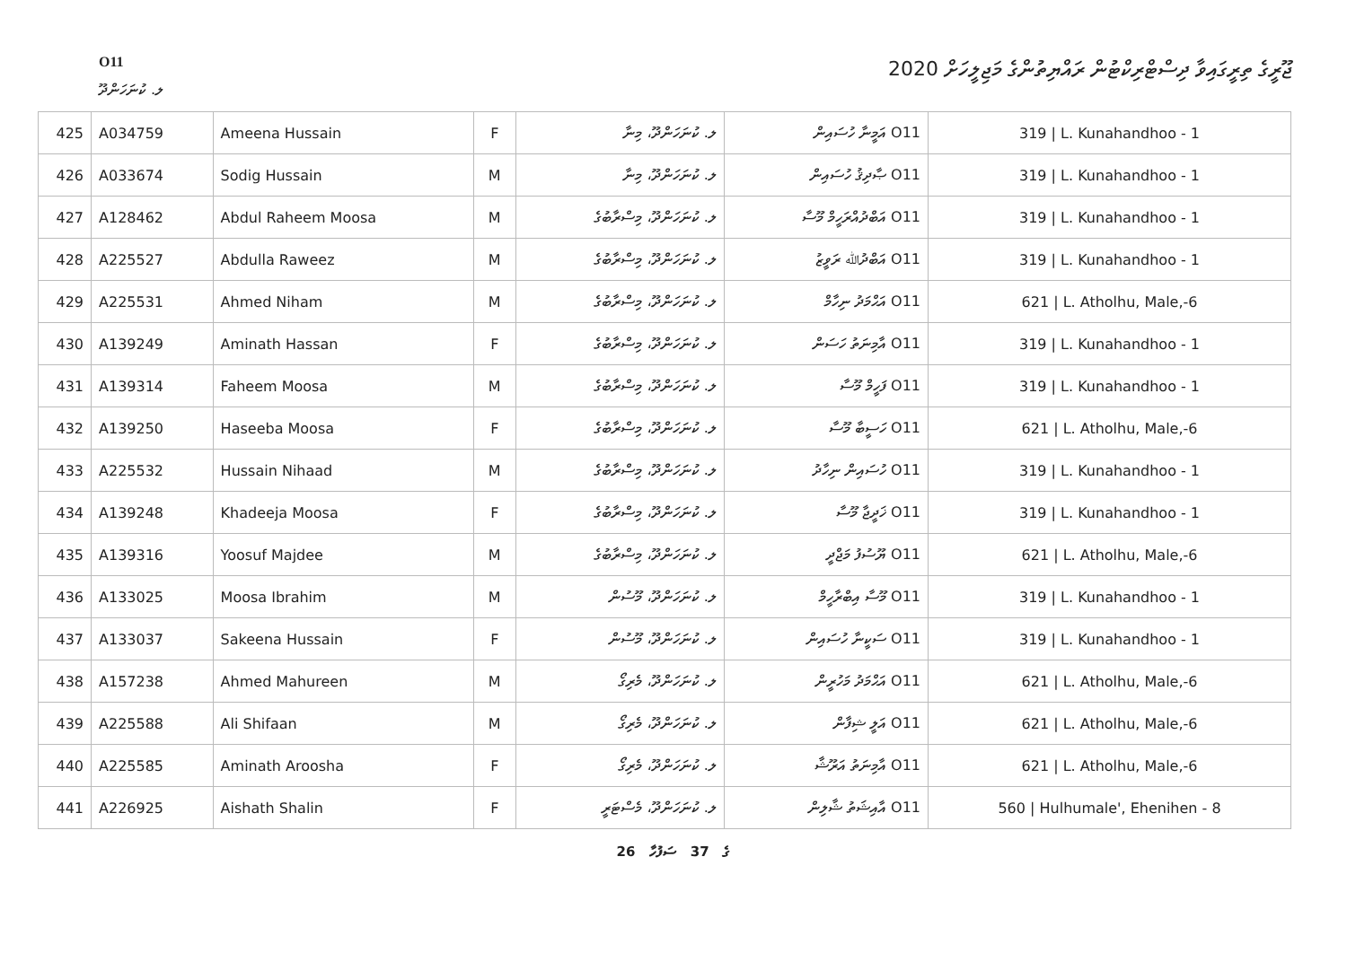O11
ޖޫރީގެ ތިރީގައިވާ ދިސްޓްރިކްޓުން ރައްޔިތުންގެ މަޖިލީހަށް 2020
ލ. ކުނަހަންދޫ
| 425 | A034759 | Ameena Hussain | F | ލ. ކުނަހަންދޫ، މިނާ | O11 އަމީނާ ހުސައިން | 319 / L. Kunahandhoo - 1 |
| 426 | A033674 | Sodig Hussain | M | ލ. ކުނަހަންދޫ، މިނާ | O11 ޞާދިޤު ހުސައިން | 319 / L. Kunahandhoo - 1 |
| 427 | A128462 | Abdul Raheem Moosa | M | ލ. ކުނަހަންދޫ، މިސްރާބުގެ | O11 އަބްދުއްރަހީމް މޫސާ | 319 / L. Kunahandhoo - 1 |
| 428 | A225527 | Abdulla Raweez | M | ލ. ކުނަހަންދޫ، މިސްރާބުގެ | O11 އަބްދުﷲ ރަވީޒު | 319 / L. Kunahandhoo - 1 |
| 429 | A225531 | Ahmed Niham | M | ލ. ކުނަހަންދޫ، މިސްރާބުގެ | O11 އަޙްމަދު ނިހާމް | 621 / L. Atholhu, Male,-6 |
| 430 | A139249 | Aminath Hassan | F | ލ. ކުނަހަންދޫ، މިސްރާބުގެ | O11 އާމިނަތު ހަސަން | 319 / L. Kunahandhoo - 1 |
| 431 | A139314 | Faheem Moosa | M | ލ. ކުނަހަންދޫ، މިސްރާބުގެ | O11 ފަހީމް މޫސާ | 319 / L. Kunahandhoo - 1 |
| 432 | A139250 | Haseeba Moosa | F | ލ. ކުނަހަންދޫ، މިސްރާބުގެ | O11 ހަސީބާ މޫސާ | 621 / L. Atholhu, Male,-6 |
| 433 | A225532 | Hussain Nihaad | M | ލ. ކުނަހަންދޫ، މިސްރާބުގެ | O11 ހުސައިން ނިހާދު | 319 / L. Kunahandhoo - 1 |
| 434 | A139248 | Khadeeja Moosa | F | ލ. ކުނަހަންދޫ، މިސްރާބުގެ | O11 ޚަދީޖާ މޫސާ | 319 / L. Kunahandhoo - 1 |
| 435 | A139316 | Yoosuf Majdee | M | ލ. ކުނަހަންދޫ، މިސްރާބުގެ | O11 ޔޫސުފު މަޖްދީ | 621 / L. Atholhu, Male,-6 |
| 436 | A133025 | Moosa Ibrahim | M | ލ. ކުނަހަންދޫ، މޫސުން | O11 މޫސާ އިބްރާހީމް | 319 / L. Kunahandhoo - 1 |
| 437 | A133037 | Sakeena Hussain | F | ލ. ކުނަހަންދޫ، މޫސުން | O11 ސަކީނާ ހުސައިން | 319 / L. Kunahandhoo - 1 |
| 438 | A157238 | Ahmed Mahureen | M | ލ. ކުނަހަންދޫ، މެރިގޯ | O11 އަޙްމަދު މަހުރީން | 621 / L. Atholhu, Male,-6 |
| 439 | A225588 | Ali Shifaan | M | ލ. ކުނަހަންދޫ، މެރިގޯ | O11 އަލީ ޝިފާން | 621 / L. Atholhu, Male,-6 |
| 440 | A225585 | Aminath Aroosha | F | ލ. ކުނަހަންދޫ، މެރިގޯ | O11 އާމިނަތު އަރޫޝާ | 621 / L. Atholhu, Male,-6 |
| 441 | A226925 | Aishath Shalin | F | ލ. ކުނަހަންދޫ، މެސްޓަރީ | O11 އާއިޝަތު ޝާލިން | 560 / Hulhumale', Ehenihen - 8 |
26 ގެ 37 ސަފުހާ